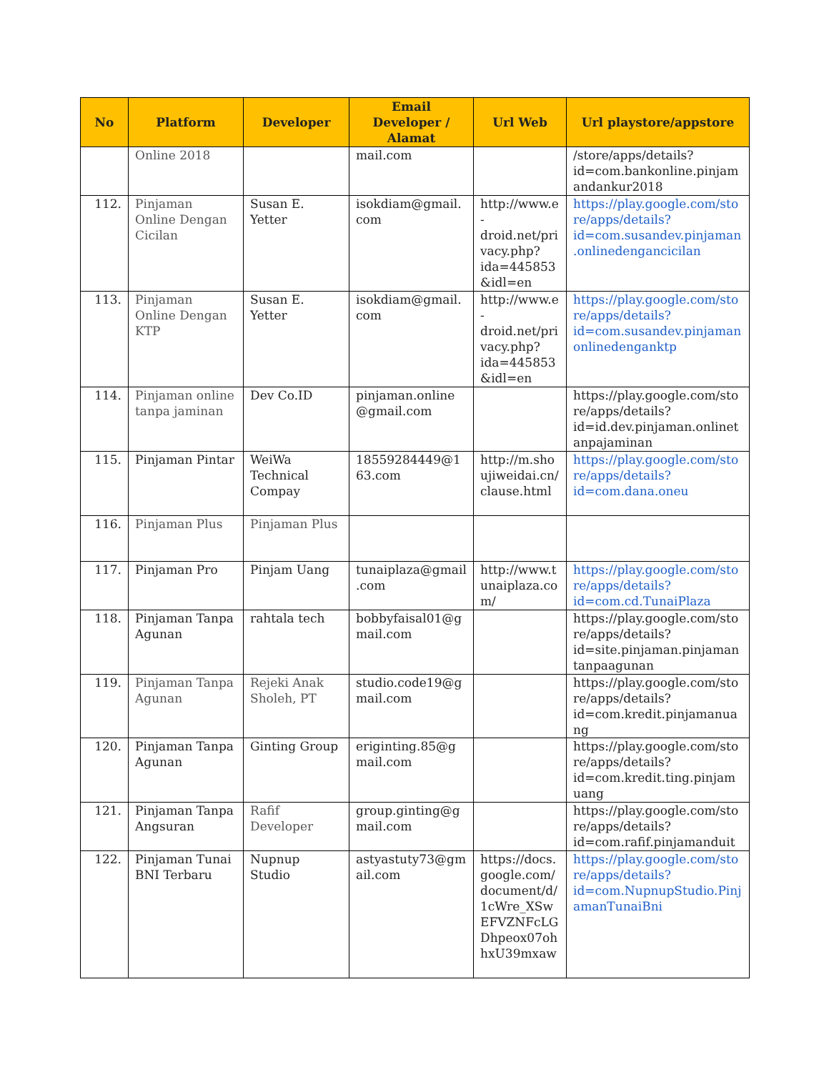| No | Platform | Developer | Email Developer / Alamat | Url Web | Url playstore/appstore |
| --- | --- | --- | --- | --- | --- |
| | Online 2018 | | mail.com | | /store/apps/details?id=com.bankonline.pinjamandankur2018 |
| 112. | Pinjaman Online Dengan Cicilan | Susan E. Yetter | isokdiam@gmail.com | http://www.e-droid.net/privacy.php?ida=445853&idl=en | https://play.google.com/store/apps/details?id=com.susandev.pinjaman.onlinedengancicilan |
| 113. | Pinjaman Online Dengan KTP | Susan E. Yetter | isokdiam@gmail.com | http://www.e-droid.net/privacy.php?ida=445853&idl=en | https://play.google.com/store/apps/details?id=com.susandev.pinjamanonlinedenganktp |
| 114. | Pinjaman online tanpa jaminan | Dev Co.ID | pinjaman.online@gmail.com | | https://play.google.com/store/apps/details?id=id.dev.pinjaman.onlinetanpajaminan |
| 115. | Pinjaman Pintar | WeiWa Technical Compay | 18559284449@163.com | http://m.shoujiweidai.cn/clause.html | https://play.google.com/store/apps/details?id=com.dana.oneu |
| 116. | Pinjaman Plus | Pinjaman Plus | | | |
| 117. | Pinjaman Pro | Pinjam Uang | tunaiplaza@gmail.com | http://www.tunaiplaza.com/ | https://play.google.com/store/apps/details?id=com.cd.TunaiPlaza |
| 118. | Pinjaman Tanpa Agunan | rahtala tech | bobbyfaisal01@gmail.com | | https://play.google.com/store/apps/details?id=site.pinjaman.pinjamantanpaagunan |
| 119. | Pinjaman Tanpa Agunan | Rejeki Anak Sholeh, PT | studio.code19@gmail.com | | https://play.google.com/store/apps/details?id=com.kredit.pinjamanuang |
| 120. | Pinjaman Tanpa Agunan | Ginting Group | eriginting.85@gmail.com | | https://play.google.com/store/apps/details?id=com.kredit.ting.pinjamuang |
| 121. | Pinjaman Tanpa Angsuran | Rafif Developer | group.ginting@gmail.com | | https://play.google.com/store/apps/details?id=com.rafif.pinjamanduit |
| 122. | Pinjaman Tunai BNI Terbaru | Nupnup Studio | astyastuty73@gmail.com | https://docs.google.com/document/d/1cWre_XSwEFVZNFcLGDhpeox07ohhxU39mxaw | https://play.google.com/store/apps/details?id=com.NupnupStudio.PinjamanTunaiBni |